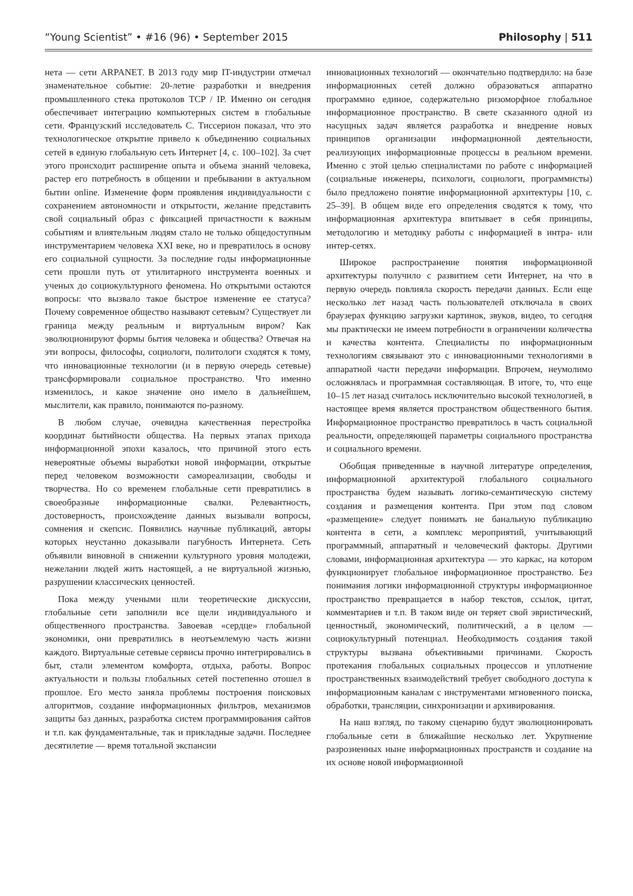“Young Scientist” • #16 (96) • September 2015 Philosophy | 511
нета — сети ARPANET. В 2013 году мир IT-индустрии отмечал знаменательное событие: 20-летие разработки и внедрения промышленного стека протоколов TCP / IP. Именно он сегодня обеспечивает интеграцию компьютерных систем в глобальные сети. Французский исследователь С. Тиссерион показал, что это технологическое открытие привело к объединению социальных сетей в единую глобальную сеть Интернет [4, с. 100–102]. За счет этого происходит расширение опыта и объема знаний человека, растер его потребность в общении и пребывании в актуальном бытии online. Изменение форм проявления индивидуальности с сохранением автономности и открытости, желание представить свой социальный образ с фиксацией причастности к важным событиям и влиятельным людям стало не только общедоступным инструментарием человека XXI веке, но и превратилось в основу его социальной сущности. За последние годы информационные сети прошли путь от утилитарного инструмента военных и ученых до социокультурного феномена. Но открытыми остаются вопросы: что вызвало такое быстрое изменение ее статуса? Почему современное общество называют сетевым? Существует ли граница между реальным и виртуальным виром? Как эволюционируют формы бытия человека и общества? Отвечая на эти вопросы, философы, социологи, политологи сходятся к тому, что инновационные технологии (и в первую очередь сетевые) трансформировали социальное пространство. Что именно изменилось, и какое значение оно имело в дальнейшем, мыслители, как правило, понимаются по-разному.
В любом случае, очевидна качественная перестройка координат бытийности общества. На первых этапах прихода информационной эпохи казалось, что причиной этого есть невероятные объемы выработки новой информации, открытые перед человеком возможности самореализации, свободы и творчества. Но со временем глобальные сети превратились в своеобразные информационные свалки. Релевантность, достоверность, происхождение данных вызывали вопросы, сомнения и скепсис. Появились научные публикаций, авторы которых неустанно доказывали пагубность Интернета. Сеть объявили виновной в снижении культурного уровня молодежи, нежелании людей жить настоящей, а не виртуальной жизнью, разрушении классических ценностей.
Пока между учеными шли теоретические дискуссии, глобальные сети заполнили все щели индивидуального и общественного пространства. Завоевав «сердце» глобальной экономики, они превратились в неотъемлемую часть жизни каждого. Виртуальные сетевые сервисы прочно интегрировались в быт, стали элементом комфорта, отдыха, работы. Вопрос актуальности и пользы глобальных сетей постепенно отошел в прошлое. Его место заняла проблемы построения поисковых алгоритмов, создание информационных фильтров, механизмов защиты баз данных, разработка систем программирования сайтов и т.п. как фундаментальные, так и прикладные задачи. Последнее десятилетие — время тотальной экспансии
инновационных технологий — окончательно подтвердило: на базе информационных сетей должно образоваться аппаратно программно единое, содержательно ризоморфное глобальное информационное пространство. В свете сказанного одной из насущных задач является разработка и внедрение новых принципов организации информационной деятельности, реализующих информационные процессы в реальном времени. Именно с этой целью специалистами по работе с информацией (социальные инженеры, психологи, социологи, программисты) было предложено понятие информационной архитектуры [10, с. 25–39]. В общем виде его определения сводятся к тому, что информационная архитектура впитывает в себя принципы, методологию и методику работы с информацией в интра- или интер-сетях.
Широкое распространение понятия информационной архитектуры получило с развитием сети Интернет, на что в первую очередь повлияла скорость передачи данных. Если еще несколько лет назад часть пользователей отключала в своих браузерах функцию загрузки картинок, звуков, видео, то сегодня мы практически не имеем потребности в ограничении количества и качества контента. Специалисты по информационным технологиям связывают это с инновационными технологиями в аппаратной части передачи информации. Впрочем, неумолимо осложнялась и программная составляющая. В итоге, то, что еще 10–15 лет назад считалось исключительно высокой технологией, в настоящее время является пространством общественного бытия. Информационное пространство превратилось в часть социальной реальности, определяющей параметры социального пространства и социального времени.
Обобщая приведенные в научной литературе определения, информационной архитектурой глобального социального пространства будем называть логико-семантическую систему создания и размещения контента. При этом под словом «размещение» следует понимать не банальную публикацию контента в сети, а комплекс мероприятий, учитывающий программный, аппаратный и человеческий факторы. Другими словами, информационная архитектура — это каркас, на котором функционирует глобальное информационное пространство. Без понимания логики информационной структуры информационное пространство превращается в набор текстов, ссылок, цитат, комментариев и т.п. В таком виде он теряет свой эвристический, ценностный, экономический, политический, а в целом — социокультурный потенциал. Необходимость создания такой структуры вызвана объективными причинами. Скорость протекания глобальных социальных процессов и уплотнение пространственных взаимодействий требует свободного доступа к информационным каналам с инструментами мгновенного поиска, обработки, трансляции, синхронизации и архивирования.
На наш взгляд, по такому сценарию будут эволюционировать глобальные сети в ближайшие несколько лет. Укрупнение разрозненных ныне информационных пространств и создание на их основе новой информационной